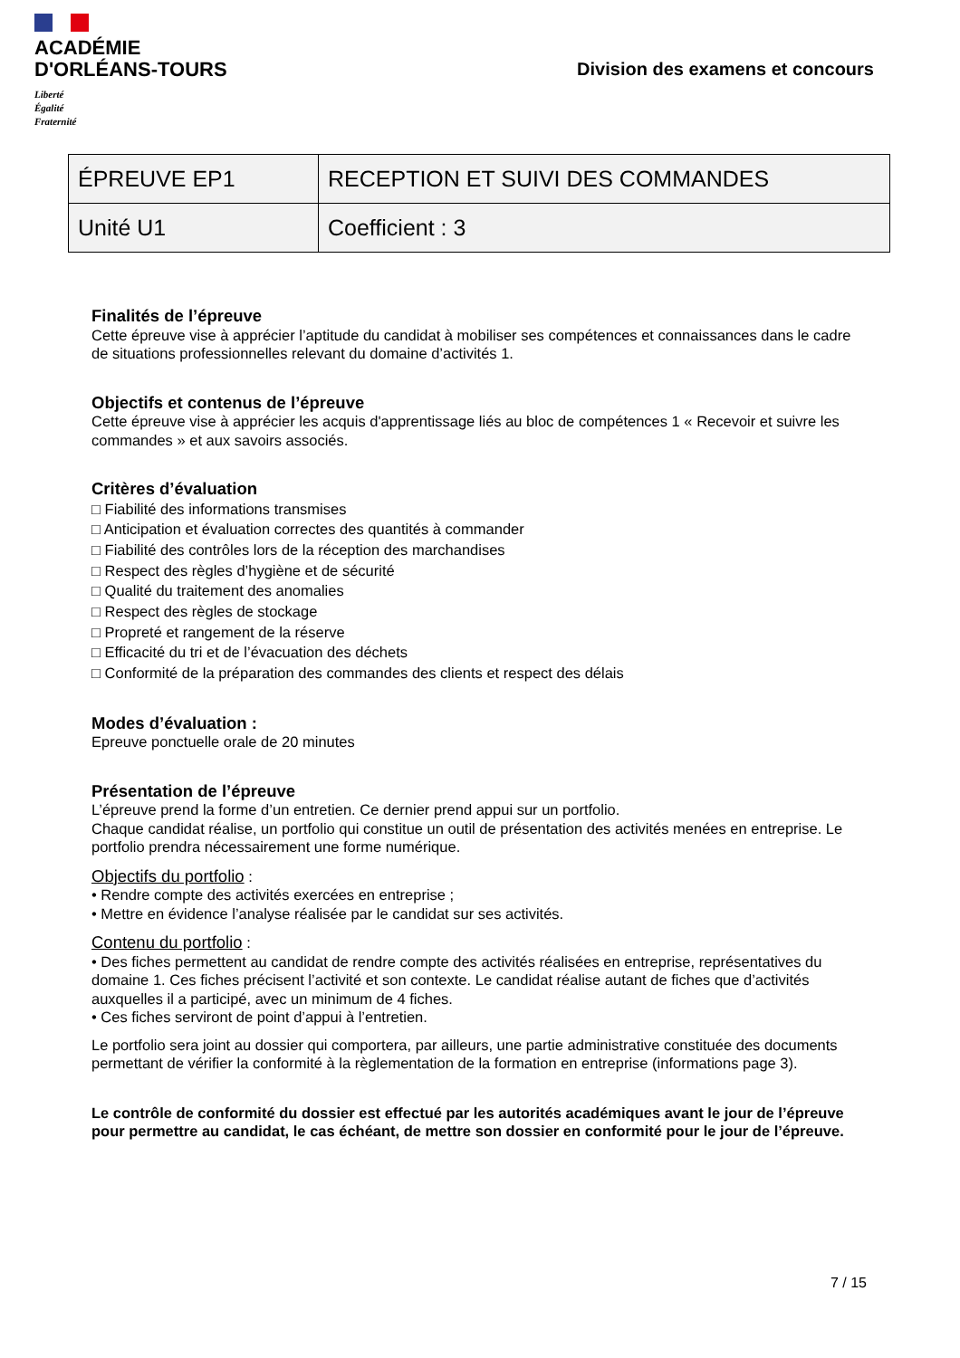ACADÉMIE
D'ORLÉANS-TOURS
Liberté
Égalité
Fraternité
Division des examens et concours
| ÉPREUVE EP1 | RECEPTION ET SUIVI DES COMMANDES |
| Unité U1 | Coefficient : 3 |
Finalités de l’épreuve
Cette épreuve vise à apprécier l’aptitude du candidat à mobiliser ses compétences et connaissances dans le cadre de situations professionnelles relevant du domaine d’activités 1.
Objectifs et contenus de l’épreuve
Cette épreuve vise à apprécier les acquis d'apprentissage liés au bloc de compétences 1 « Recevoir et suivre les commandes » et aux savoirs associés.
Critères d’évaluation
□ Fiabilité des informations transmises
□ Anticipation et évaluation correctes des quantités à commander
□ Fiabilité des contrôles lors de la réception des marchandises
□ Respect des règles d’hygiène et de sécurité
□ Qualité du traitement des anomalies
□ Respect des règles de stockage
□ Propreté et rangement de la réserve
□ Efficacité du tri et de l’évacuation des déchets
□ Conformité de la préparation des commandes des clients et respect des délais
Modes d’évaluation :
Epreuve ponctuelle orale de 20 minutes
Présentation de l’épreuve
L’épreuve prend la forme d’un entretien. Ce dernier prend appui sur un portfolio.
Chaque candidat réalise, un portfolio qui constitue un outil de présentation des activités menées en entreprise. Le portfolio prendra nécessairement une forme numérique.
Objectifs du portfolio :
• Rendre compte des activités exercées en entreprise ;
• Mettre en évidence l’analyse réalisée par le candidat sur ses activités.
Contenu du portfolio :
• Des fiches permettent au candidat de rendre compte des activités réalisées en entreprise, représentatives du domaine 1. Ces fiches précisent l’activité et son contexte. Le candidat réalise autant de fiches que d’activités auxquelles il a participé, avec un minimum de 4 fiches.
• Ces fiches serviront de point d’appui à l’entretien.
Le portfolio sera joint au dossier qui comportera, par ailleurs, une partie administrative constituée des documents permettant de vérifier la conformité à la règlementation de la formation en entreprise (informations page 3).
Le contrôle de conformité du dossier est effectué par les autorités académiques avant le jour de l’épreuve pour permettre au candidat, le cas échéant, de mettre son dossier en conformité pour le jour de l’épreuve.
7 / 15